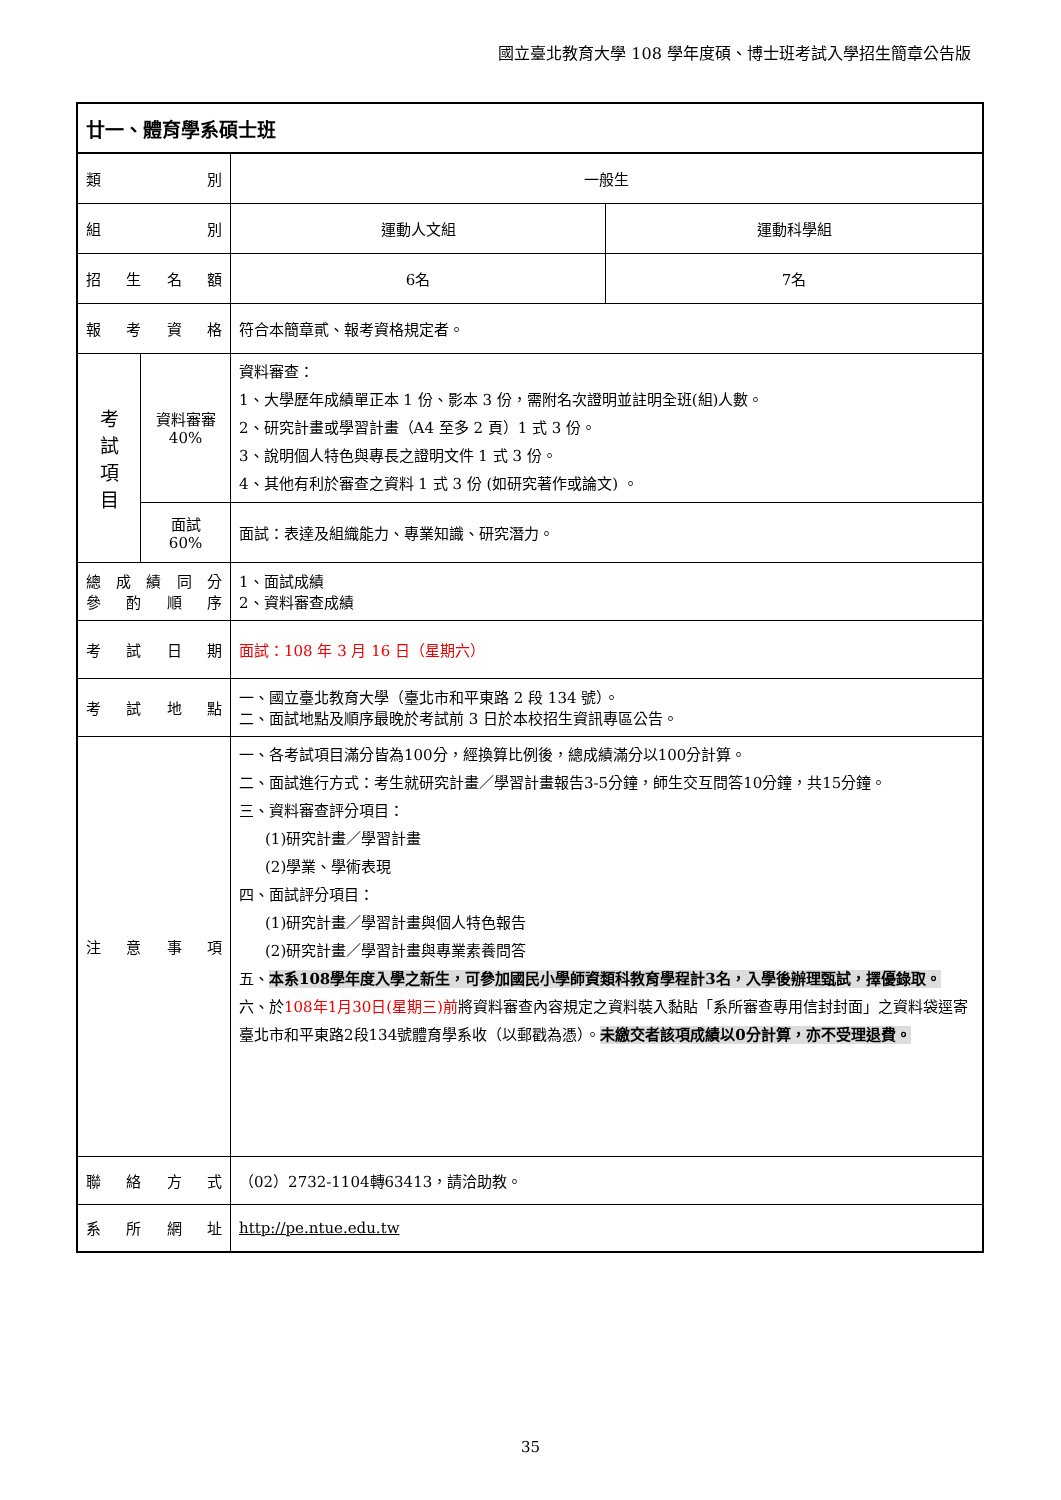國立臺北教育大學 108 學年度碩、博士班考試入學招生簡章公告版
| 廿一、體育學系碩士班 | | | |
| 類 別 | | 一般生 | |
| 組 別 | | 運動人文組 | 運動科學組 |
| 招 生 名 額 | | 6名 | 7名 |
| 報 考 資 格 | | 符合本簡章貳、報考資格規定者。 | |
| 考 試 項 目 | 資料審審 40% | 資料審查： 1、大學歷年成績單正本 1 份、影本 3 份，需附名次證明並註明全班(組)人數。 2、研究計畫或學習計畫（A4 至多 2 頁）1 式 3 份。 3、說明個人特色與專長之證明文件 1 式 3 份。 4、其他有利於審查之資料 1 式 3 份 (如研究著作或論文) 。 | |
| | 面試 60% | 面試：表達及組織能力、專業知識、研究潛力。 | |
| 總 成 績 同 分 參 酌 順 序 | | 1、面試成績 2、資料審查成績 | |
| 考 試 日 期 | | 面試：108 年 3 月 16 日（星期六） | |
| 考 試 地 點 | | 一、國立臺北教育大學（臺北市和平東路 2 段 134 號）。 二、面試地點及順序最晚於考試前 3 日於本校招生資訊專區公告。 | |
| 注 意 事 項 | | 一、各考試項目滿分皆為100分，經換算比例後，總成績滿分以100分計算。 二、面試進行方式：考生就研究計畫／學習計畫報告3-5分鐘，師生交互問答10分鐘，共15分鐘。 三、資料審查評分項目： (1)研究計畫／學習計畫 (2)學業、學術表現 四、面試評分項目： (1)研究計畫／學習計畫與個人特色報告 (2)研究計畫／學習計畫與專業素養問答 五、 本系108學年度入學之新生，可參加國民小學師資類科教育學程計3名，入學後辦理甄試，擇優錄取。 六、於 108年1月30日(星期三)前 將資料審查內容規定之資料裝入黏貼「系所審查專用信封封面」之資料袋逕寄臺北市和平東路2段134號體育學系收（以郵戳為憑）。 未繳交者該項成績以0分計算，亦不受理退費。 | |
| 聯 絡 方 式 | | （02）2732-1104轉63413，請洽助教。 | |
| 系 所 網 址 | | http://pe.ntue.edu.tw | |
35